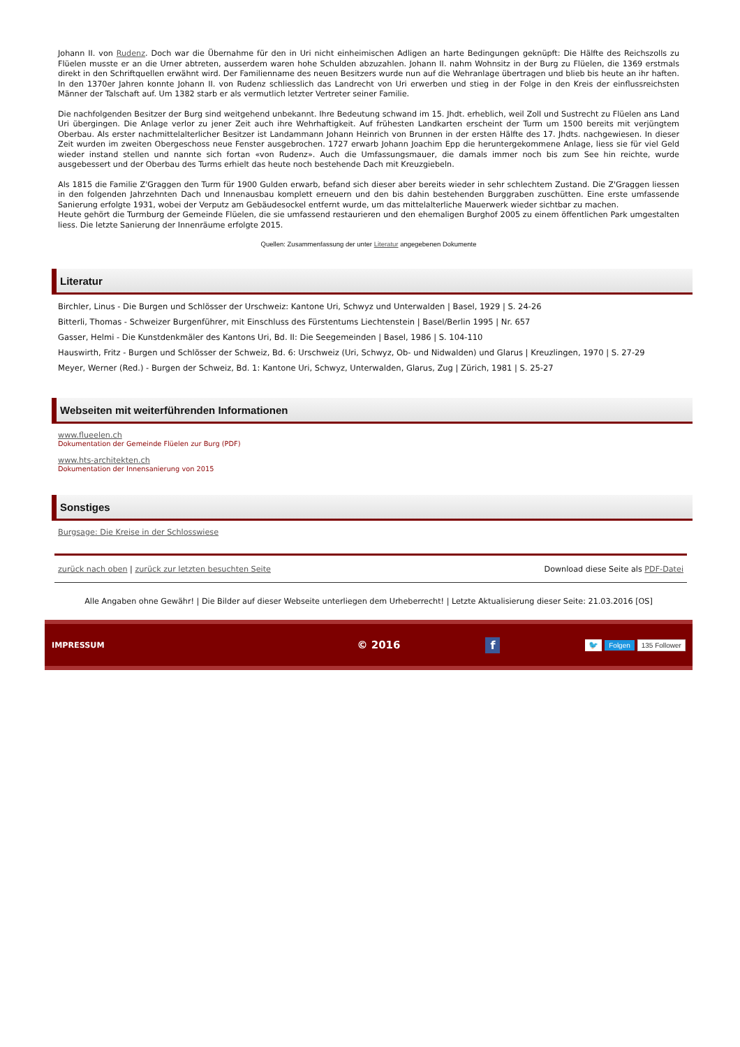Johann II. von Rudenz. Doch war die Übernahme für den in Uri nicht einheimischen Adligen an harte Bedingungen geknüpft: Die Hälfte des Reichszolls zu Flüelen musste er an die Urner abtreten, ausserdem waren hohe Schulden abzuzahlen. Johann II. nahm Wohnsitz in der Burg zu Flüelen, die 1369 erstmals direkt in den Schriftquellen erwähnt wird. Der Familienname des neuen Besitzers wurde nun auf die Wehranlage übertragen und blieb bis heute an ihr haften. In den 1370er Jahren konnte Johann II. von Rudenz schliesslich das Landrecht von Uri erwerben und stieg in der Folge in den Kreis der einflussreichsten Männer der Talschaft auf. Um 1382 starb er als vermutlich letzter Vertreter seiner Familie.
Die nachfolgenden Besitzer der Burg sind weitgehend unbekannt. Ihre Bedeutung schwand im 15. Jhdt. erheblich, weil Zoll und Sustrecht zu Flüelen ans Land Uri übergingen. Die Anlage verlor zu jener Zeit auch ihre Wehrhaftigkeit. Auf frühesten Landkarten erscheint der Turm um 1500 bereits mit verjüngtem Oberbau. Als erster nachmittelalterlicher Besitzer ist Landammann Johann Heinrich von Brunnen in der ersten Hälfte des 17. Jhdts. nachgewiesen. In dieser Zeit wurden im zweiten Obergeschoss neue Fenster ausgebrochen. 1727 erwarb Johann Joachim Epp die heruntergekommene Anlage, liess sie für viel Geld wieder instand stellen und nannte sich fortan «von Rudenz». Auch die Umfassungsmauer, die damals immer noch bis zum See hin reichte, wurde ausgebessert und der Oberbau des Turms erhielt das heute noch bestehende Dach mit Kreuzgiebeln.
Als 1815 die Familie Z'Graggen den Turm für 1900 Gulden erwarb, befand sich dieser aber bereits wieder in sehr schlechtem Zustand. Die Z'Graggen liessen in den folgenden Jahrzehnten Dach und Innenausbau komplett erneuern und den bis dahin bestehenden Burggraben zuschütten. Eine erste umfassende Sanierung erfolgte 1931, wobei der Verputz am Gebäudesockel entfernt wurde, um das mittelalterliche Mauerwerk wieder sichtbar zu machen.
Heute gehört die Turmburg der Gemeinde Flüelen, die sie umfassend restaurieren und den ehemaligen Burghof 2005 zu einem öffentlichen Park umgestalten liess. Die letzte Sanierung der Innenräume erfolgte 2015.
Quellen: Zusammenfassung der unter Literatur angegebenen Dokumente
Literatur
Birchler, Linus - Die Burgen und Schlösser der Urschweiz: Kantone Uri, Schwyz und Unterwalden | Basel, 1929 | S. 24-26
Bitterli, Thomas - Schweizer Burgenführer, mit Einschluss des Fürstentums Liechtenstein | Basel/Berlin 1995 | Nr. 657
Gasser, Helmi - Die Kunstdenkmäler des Kantons Uri, Bd. II: Die Seegemeinden | Basel, 1986 | S. 104-110
Hauswirth, Fritz - Burgen und Schlösser der Schweiz, Bd. 6: Urschweiz (Uri, Schwyz, Ob- und Nidwalden) und Glarus | Kreuzlingen, 1970 | S. 27-29
Meyer, Werner (Red.) - Burgen der Schweiz, Bd. 1: Kantone Uri, Schwyz, Unterwalden, Glarus, Zug | Zürich, 1981 | S. 25-27
Webseiten mit weiterführenden Informationen
www.flueelen.ch
Dokumentation der Gemeinde Flüelen zur Burg (PDF)
www.hts-architekten.ch
Dokumentation der Innensanierung von 2015
Sonstiges
Burgsage: Die Kreise in der Schlosswiese
zurück nach oben | zurück zur letzten besuchten Seite Download diese Seite als PDF-Datei
Alle Angaben ohne Gewähr! | Die Bilder auf dieser Webseite unterliegen dem Urheberrecht! | Letzte Aktualisierung dieser Seite: 21.03.2016 [OS]
IMPRESSUM © 2016 f 🐦 Folgen 135 Follower